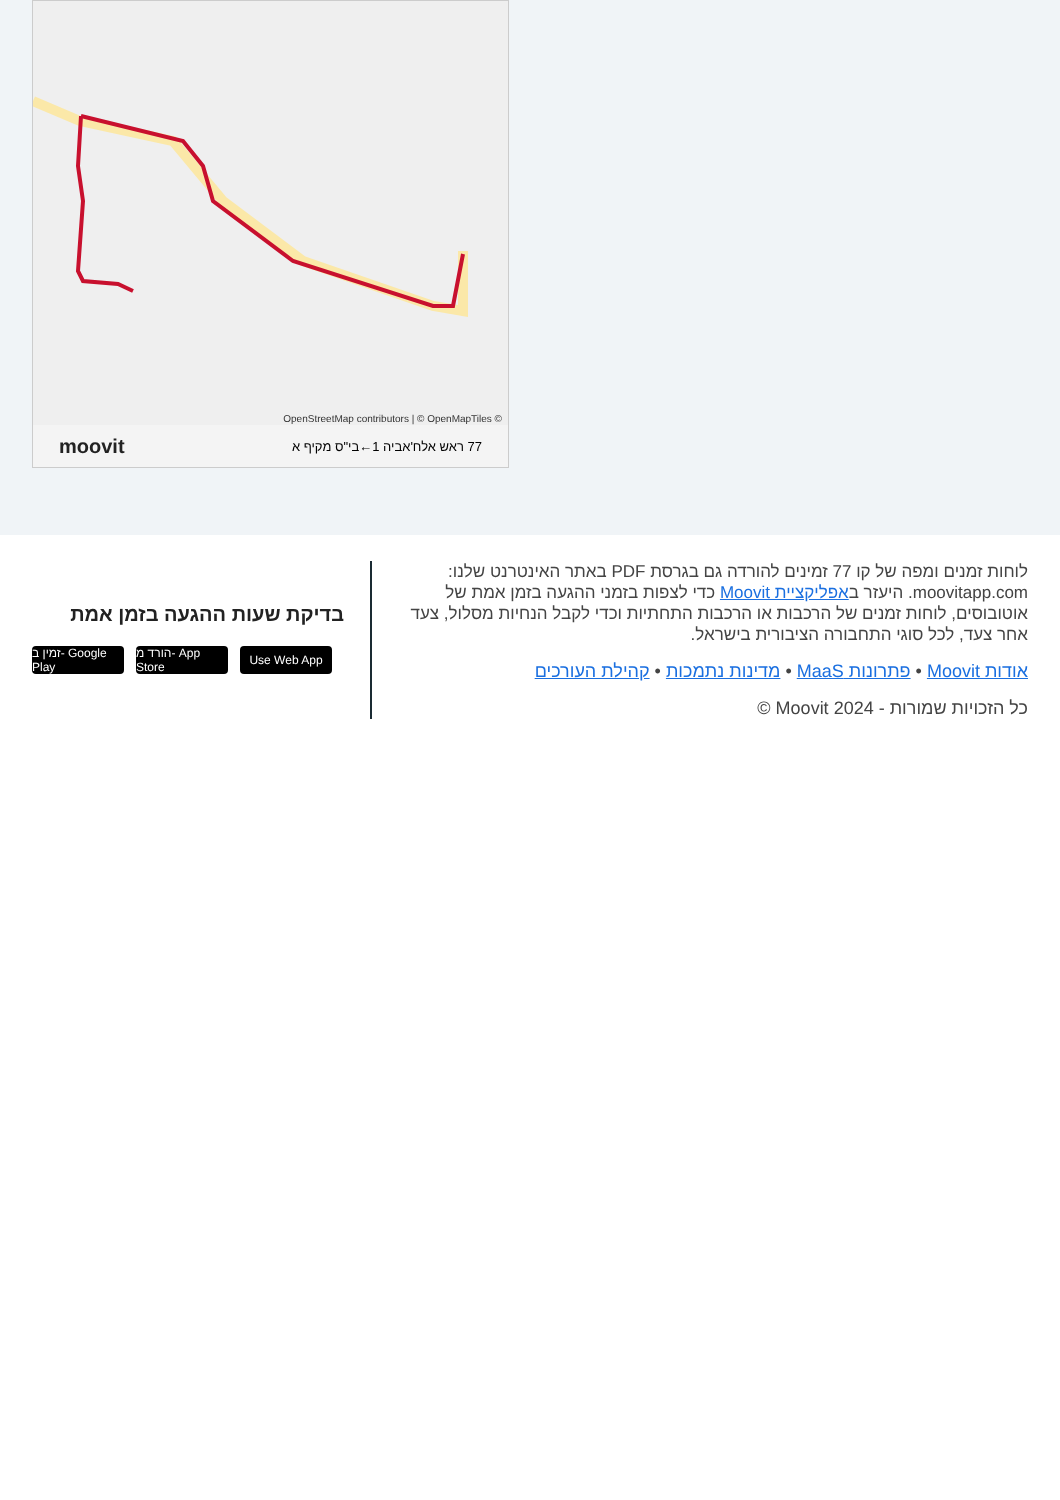OpenStreetMap contributors | © OpenMapTiles ©
moovit 77 ראש אלח'אביה 1←בי"ס מקיף א
לוחות זמנים ומפה של קו 77 זמינים להורדה גם בגרסת PDF באתר האינטרנט שלנו: moovitapp.com. היעזר באפליקציית Moovit כדי לצפות בזמני ההגעה בזמן אמת של אוטובוסים, לוחות זמנים של הרכבות או הרכבות התחתיות וכדי לקבל הנחיות מסלול, צעד אחר צעד, לכל סוגי התחבורה הציבורית בישראל.
אודות Moovit • פתרונות MaaS • מדינות נתמכות • קהילת העורכים
כל הזכויות שמורות - 2024 Moovit ©
בדיקת שעות ההגעה בזמן אמת
זמין ב- Google Play
הורד מ- App Store
Use Web App